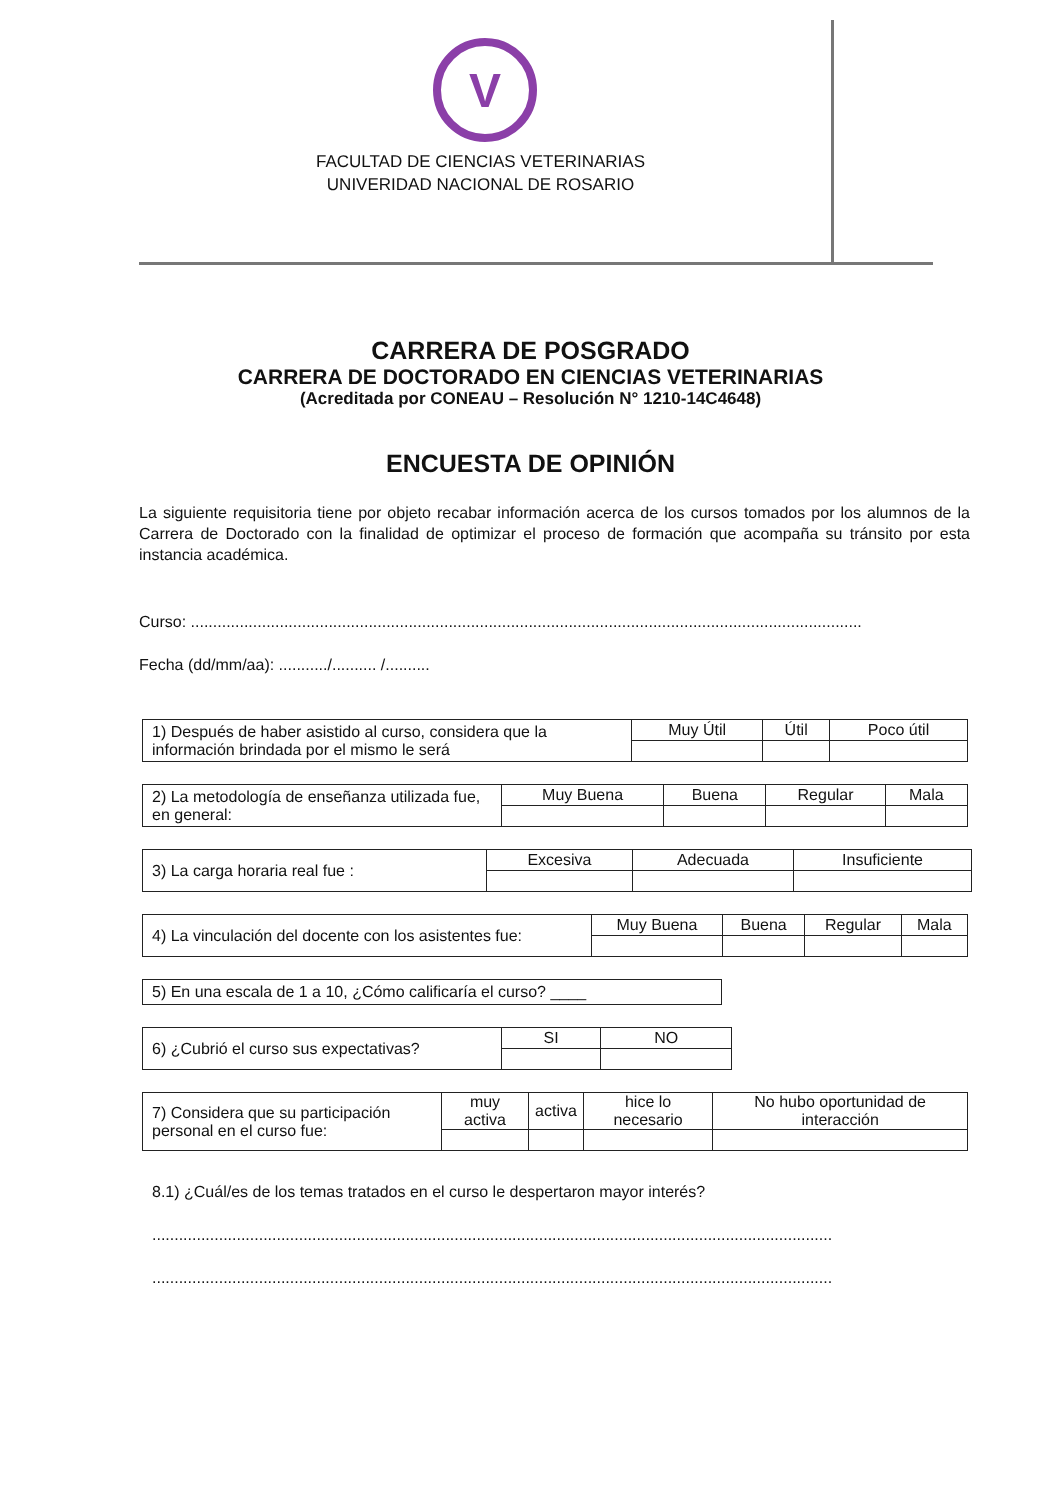V
FACULTAD DE CIENCIAS VETERINARIAS
UNIVERIDAD NACIONAL DE ROSARIO
CARRERA DE POSGRADO
CARRERA DE DOCTORADO EN CIENCIAS VETERINARIAS
(Acreditada por CONEAU – Resolución N° 1210-14C4648)
ENCUESTA DE OPINIÓN
La siguiente requisitoria tiene por objeto recabar información acerca de los cursos tomados por los alumnos de la Carrera de Doctorado con la finalidad de optimizar el proceso de formación que acompaña su tránsito por esta instancia académica.
Curso: .......................................................................................................................................................
Fecha (dd/mm/aa): .........../.......... /..........
| 1) Después de haber asistido al curso, considera que la información brindada por el mismo le será | Muy Útil | Útil | Poco útil |
| 2) La metodología de enseñanza utilizada fue, en general: | Muy Buena | Buena | Regular | Mala |
| 3) La carga horaria real fue : | Excesiva | Adecuada | Insuficiente |
| 4) La vinculación del docente con los asistentes fue: | Muy Buena | Buena | Regular | Mala |
| 5) En una escala de 1 a 10, ¿Cómo calificaría el curso? ____ |
| 6) ¿Cubrió el curso sus expectativas? | SI | NO |
| 7) Considera que su participación personal en el curso fue: | muy activa | activa | hice lo necesario | No hubo oportunidad de interacción |
8.1) ¿Cuál/es de los temas tratados en el curso le despertaron mayor interés?
.........................................................................................................................................................
.........................................................................................................................................................